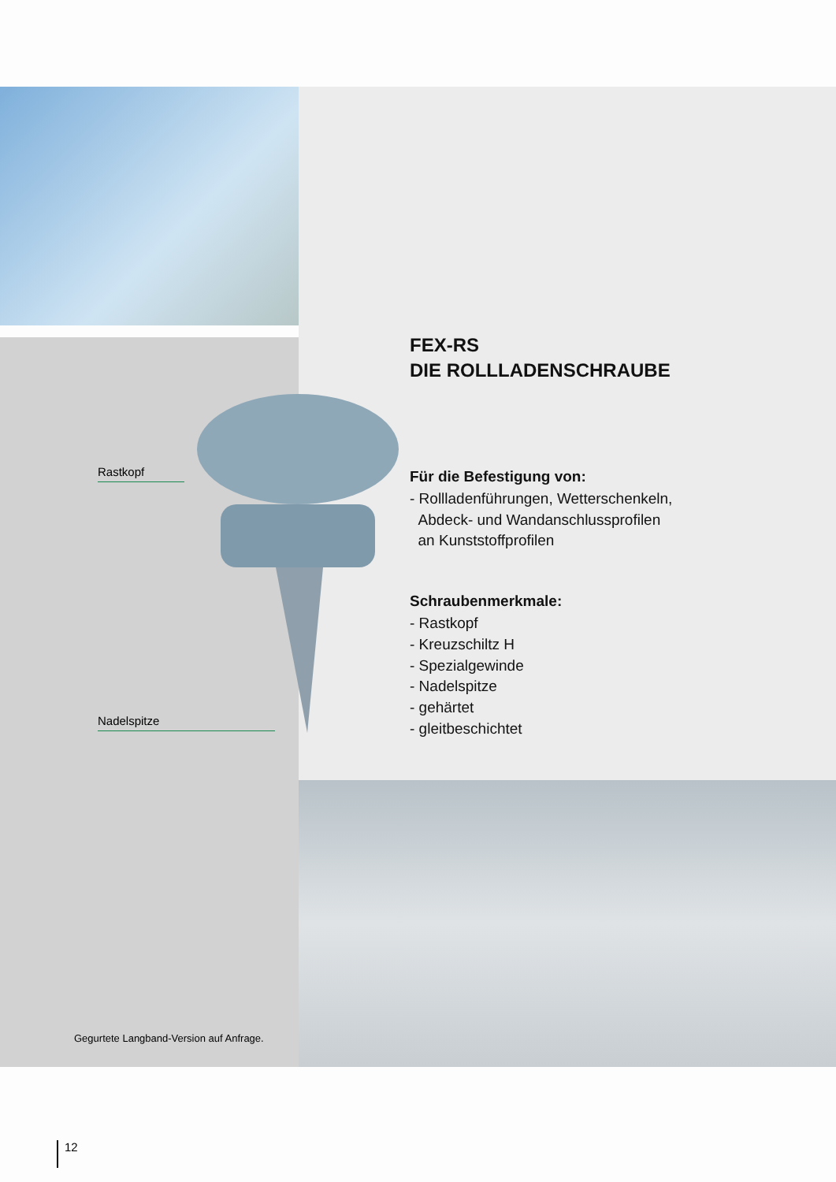Rastkopf
Nadelspitze
FEX-RS
DIE ROLLLADENSCHRAUBE
Für die Befestigung von:
- Rollladenführungen, Wetterschenkeln,
Abdeck- und Wandanschlussprofilen
an Kunststoffprofilen
Schraubenmerkmale:
- Rastkopf
- Kreuzschiltz H
- Spezialgewinde
- Nadelspitze
- gehärtet
- gleitbeschichtet
Gegurtete Langband-Version auf Anfrage.
12